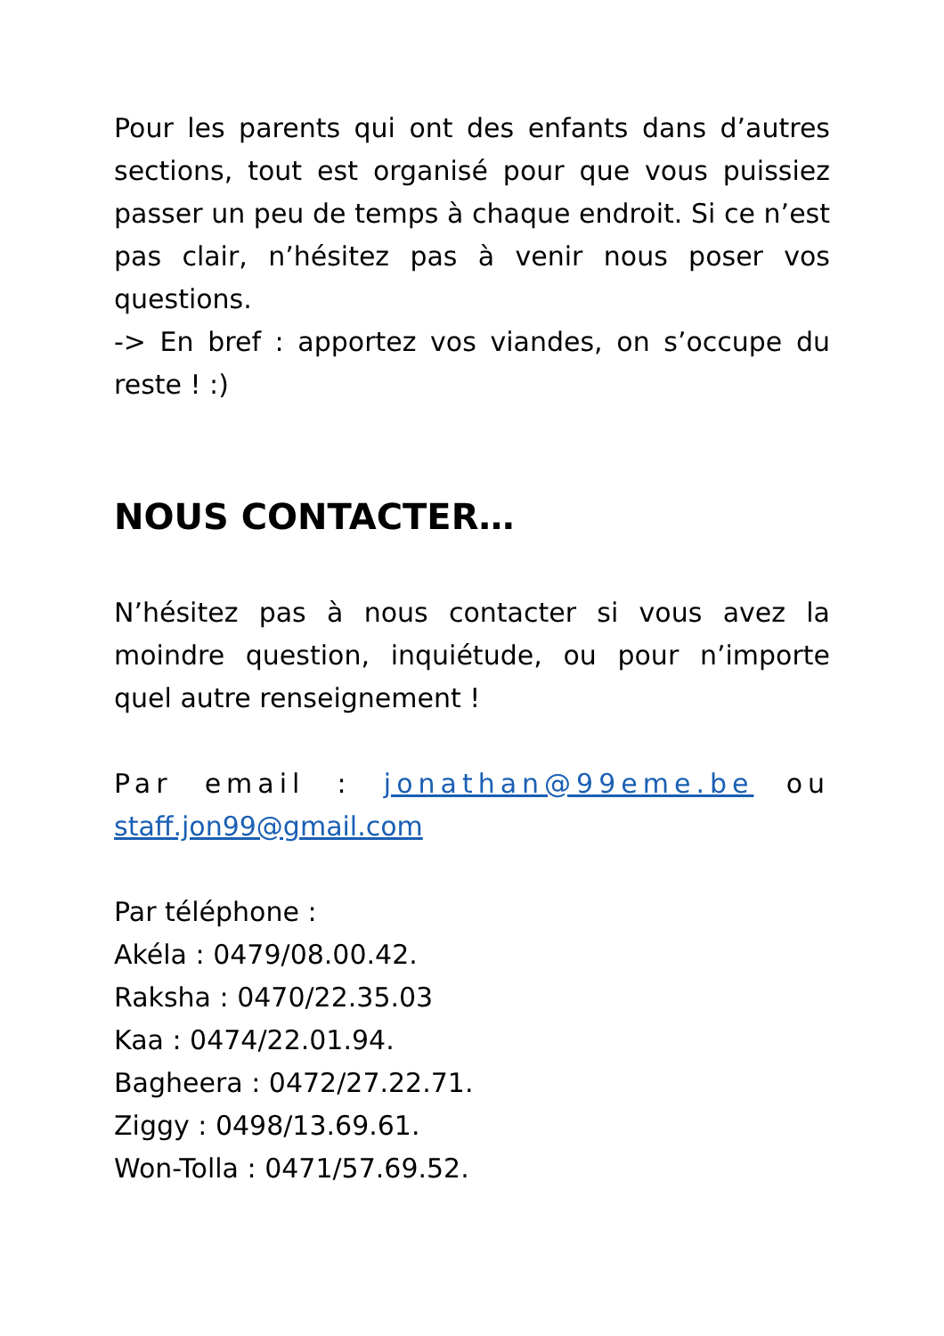Pour les parents qui ont des enfants dans d’autres sections, tout est organisé pour que vous puissiez passer un peu de temps à chaque endroit. Si ce n’est pas clair, n’hésitez pas à venir nous poser vos questions.
-> En bref : apportez vos viandes, on s’occupe du reste ! :)
NOUS CONTACTER…
N’hésitez pas à nous contacter si vous avez la moindre question, inquiétude, ou pour n’importe quel autre renseignement !
Par email : jonathan@99eme.be ou staff.jon99@gmail.com
Par téléphone :
Akéla : 0479/08.00.42.
Raksha : 0470/22.35.03
Kaa : 0474/22.01.94.
Bagheera : 0472/27.22.71.
Ziggy : 0498/13.69.61.
Won-Tolla : 0471/57.69.52.